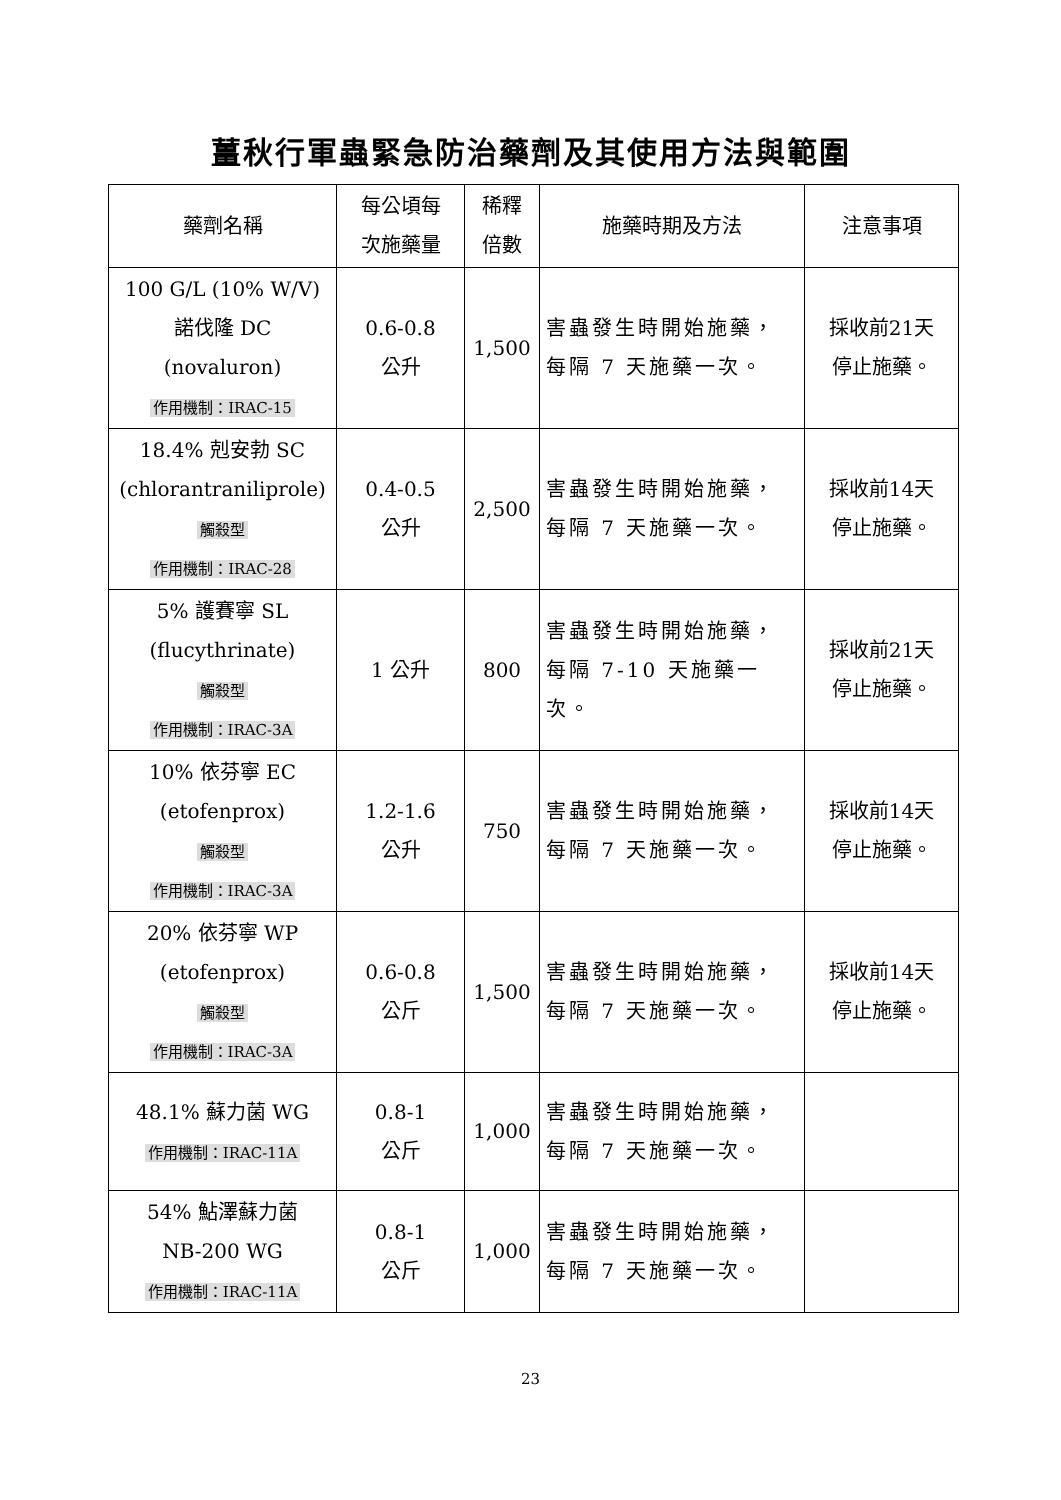薑秋行軍蟲緊急防治藥劑及其使用方法與範圍
| 藥劑名稱 | 每公頃每 次施藥量 | 稀釋 倍數 | 施藥時期及方法 | 注意事項 |
| --- | --- | --- | --- | --- |
| 100 G/L (10% W/V) 諾伐隆 DC (novaluron) 作用機制：IRAC-15 | 0.6-0.8 公升 | 1,500 | 害蟲發生時開始施藥，每隔 7 天施藥一次。 | 採收前21天 停止施藥。 |
| 18.4% 剋安勃 SC (chlorantraniliprole) 觸殺型 作用機制：IRAC-28 | 0.4-0.5 公升 | 2,500 | 害蟲發生時開始施藥，每隔 7 天施藥一次。 | 採收前14天 停止施藥。 |
| 5% 護賽寧 SL (flucythrinate) 觸殺型 作用機制：IRAC-3A | 1 公升 | 800 | 害蟲發生時開始施藥，每隔 7-10 天施藥一次。 | 採收前21天 停止施藥。 |
| 10% 依芬寧 EC (etofenprox) 觸殺型 作用機制：IRAC-3A | 1.2-1.6 公升 | 750 | 害蟲發生時開始施藥，每隔 7 天施藥一次。 | 採收前14天 停止施藥。 |
| 20% 依芬寧 WP (etofenprox) 觸殺型 作用機制：IRAC-3A | 0.6-0.8 公斤 | 1,500 | 害蟲發生時開始施藥，每隔 7 天施藥一次。 | 採收前14天 停止施藥。 |
| 48.1% 蘇力菌 WG 作用機制：IRAC-11A | 0.8-1 公斤 | 1,000 | 害蟲發生時開始施藥，每隔 7 天施藥一次。 | |
| 54% 鮎澤蘇力菌 NB-200 WG 作用機制：IRAC-11A | 0.8-1 公斤 | 1,000 | 害蟲發生時開始施藥，每隔 7 天施藥一次。 | |
23